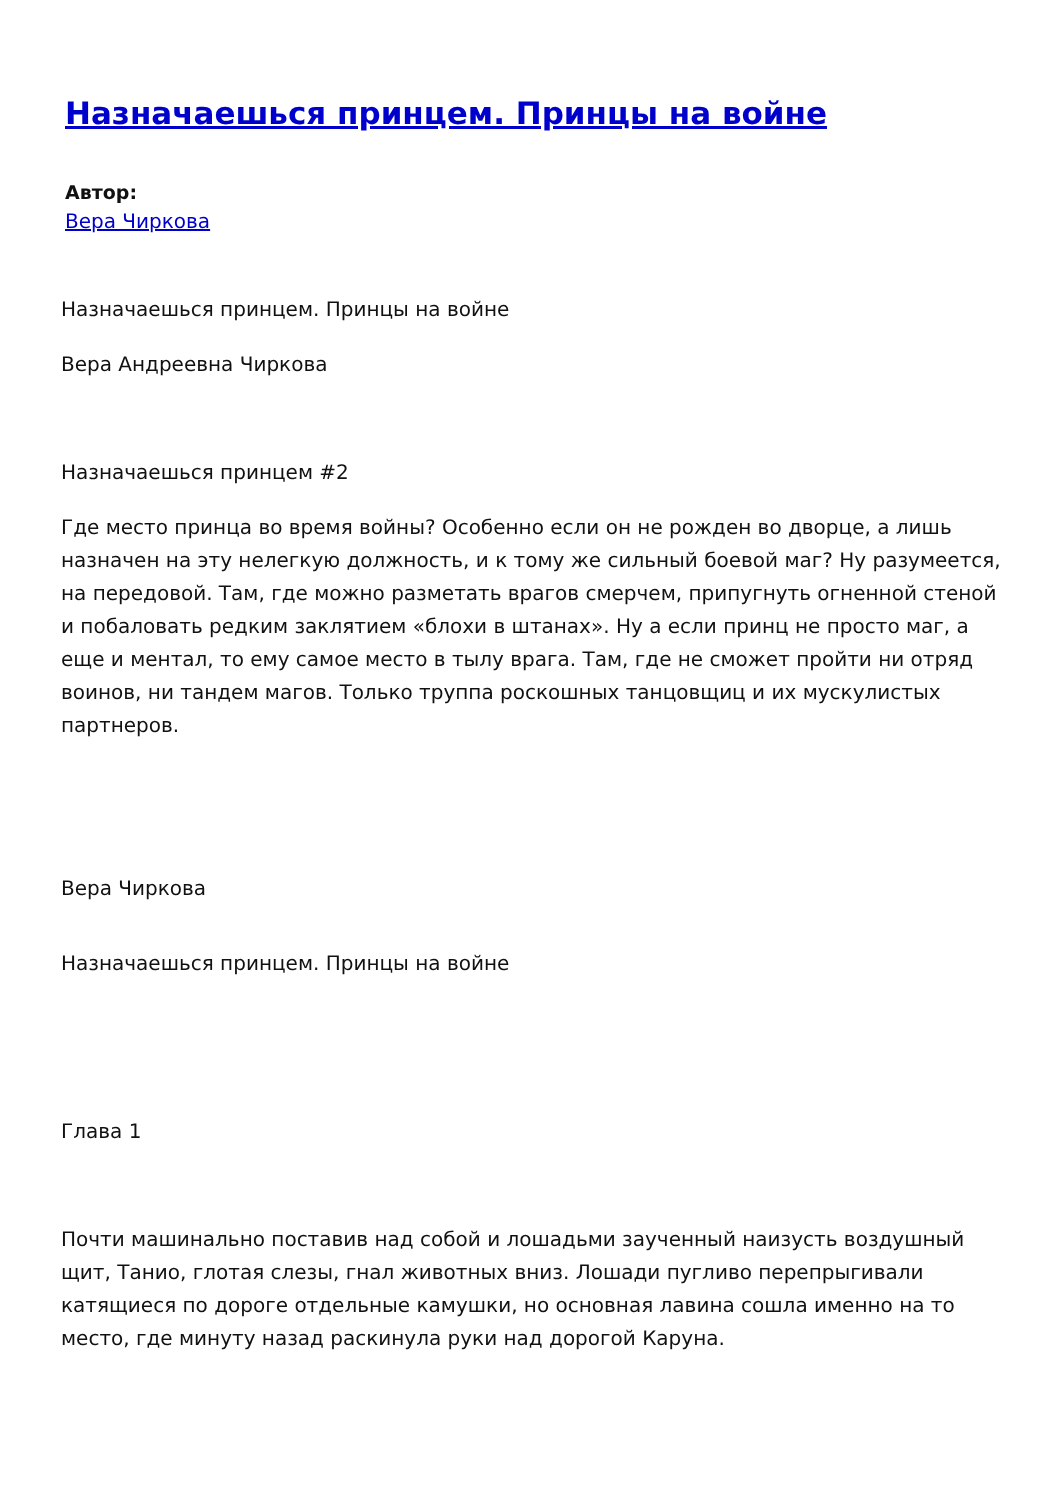Назначаешься принцем. Принцы на войне
Автор:
Вера Чиркова
Назначаешься принцем. Принцы на войне
Вера Андреевна Чиркова
Назначаешься принцем #2
Где место принца во время войны? Особенно если он не рожден во дворце, а лишь назначен на эту нелегкую должность, и к тому же сильный боевой маг? Ну разумеется, на передовой. Там, где можно разметать врагов смерчем, припугнуть огненной стеной и побаловать редким заклятием «блохи в штанах». Ну а если принц не просто маг, а еще и ментал, то ему самое место в тылу врага. Там, где не сможет пройти ни отряд воинов, ни тандем магов. Только труппа роскошных танцовщиц и их мускулистых партнеров.
Вера Чиркова
Назначаешься принцем. Принцы на войне
Глава 1
Почти машинально поставив над собой и лошадьми заученный наизусть воздушный щит, Танио, глотая слезы, гнал животных вниз. Лошади пугливо перепрыгивали катящиеся по дороге отдельные камушки, но основная лавина сошла именно на то место, где минуту назад раскинула руки над дорогой Каруна.